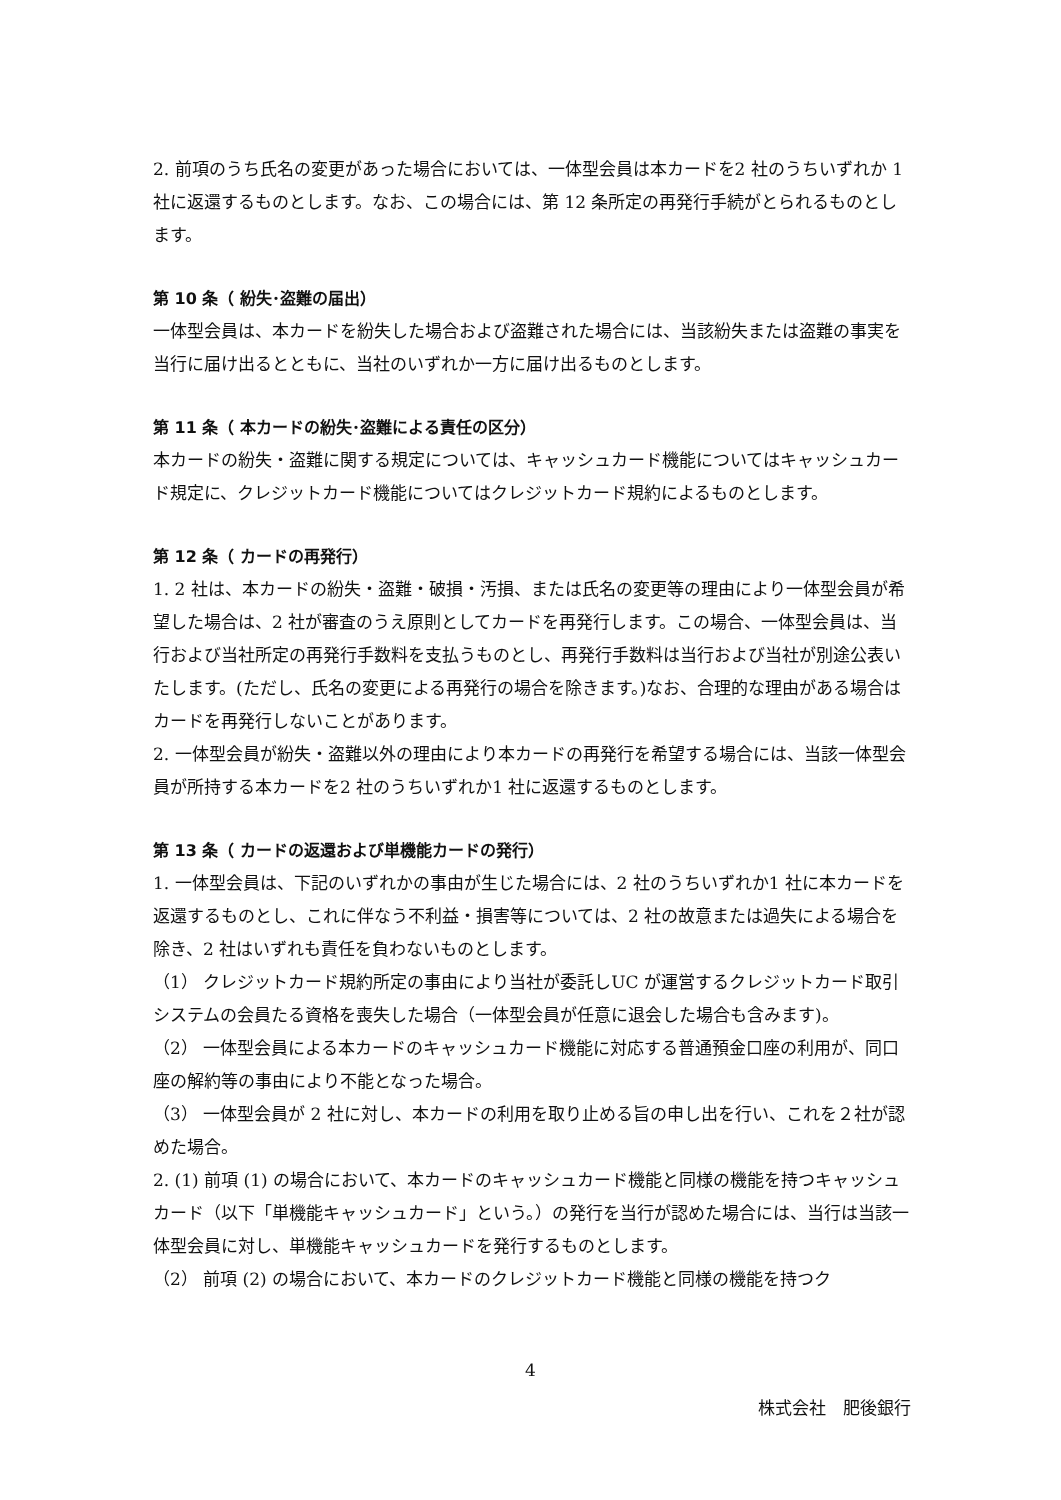2. 前項のうち氏名の変更があった場合においては、一体型会員は本カードを2 社のうちいずれか 1 社に返還するものとします。なお、この場合には、第 12 条所定の再発行手続がとられるものとします。
第 10 条（ 紛失･盗難の届出）
一体型会員は、本カードを紛失した場合および盗難された場合には、当該紛失または盗難の事実を当行に届け出るとともに、当社のいずれか一方に届け出るものとします。
第 11 条（ 本カードの紛失･盗難による責任の区分）
本カードの紛失・盗難に関する規定については、キャッシュカード機能についてはキャッシュカード規定に、クレジットカード機能についてはクレジットカード規約によるものとします。
第 12 条（ カードの再発行）
1. 2 社は、本カードの紛失・盗難・破損・汚損、または氏名の変更等の理由により一体型会員が希望した場合は、2 社が審査のうえ原則としてカードを再発行します。この場合、一体型会員は、当行および当社所定の再発行手数料を支払うものとし、再発行手数料は当行および当社が別途公表いたします。(ただし、氏名の変更による再発行の場合を除きます。)なお、合理的な理由がある場合はカードを再発行しないことがあります。
2. 一体型会員が紛失・盗難以外の理由により本カードの再発行を希望する場合には、当該一体型会員が所持する本カードを2 社のうちいずれか1 社に返還するものとします。
第 13 条（ カードの返還および単機能カードの発行）
1. 一体型会員は、下記のいずれかの事由が生じた場合には、2 社のうちいずれか1 社に本カードを返還するものとし、これに伴なう不利益・損害等については、2 社の故意または過失による場合を除き、2 社はいずれも責任を負わないものとします。
（1） クレジットカード規約所定の事由により当社が委託しUC が運営するクレジットカード取引システムの会員たる資格を喪失した場合（一体型会員が任意に退会した場合も含みます)。
（2） 一体型会員による本カードのキャッシュカード機能に対応する普通預金口座の利用が、同口座の解約等の事由により不能となった場合。
（3） 一体型会員が 2 社に対し、本カードの利用を取り止める旨の申し出を行い、これを２社が認めた場合。
2. (1) 前項 (1) の場合において、本カードのキャッシュカード機能と同様の機能を持つキャッシュカード（以下「単機能キャッシュカード」という。）の発行を当行が認めた場合には、当行は当該一体型会員に対し、単機能キャッシュカードを発行するものとします。
（2） 前項 (2) の場合において、本カードのクレジットカード機能と同様の機能を持つク
4
株式会社　肥後銀行